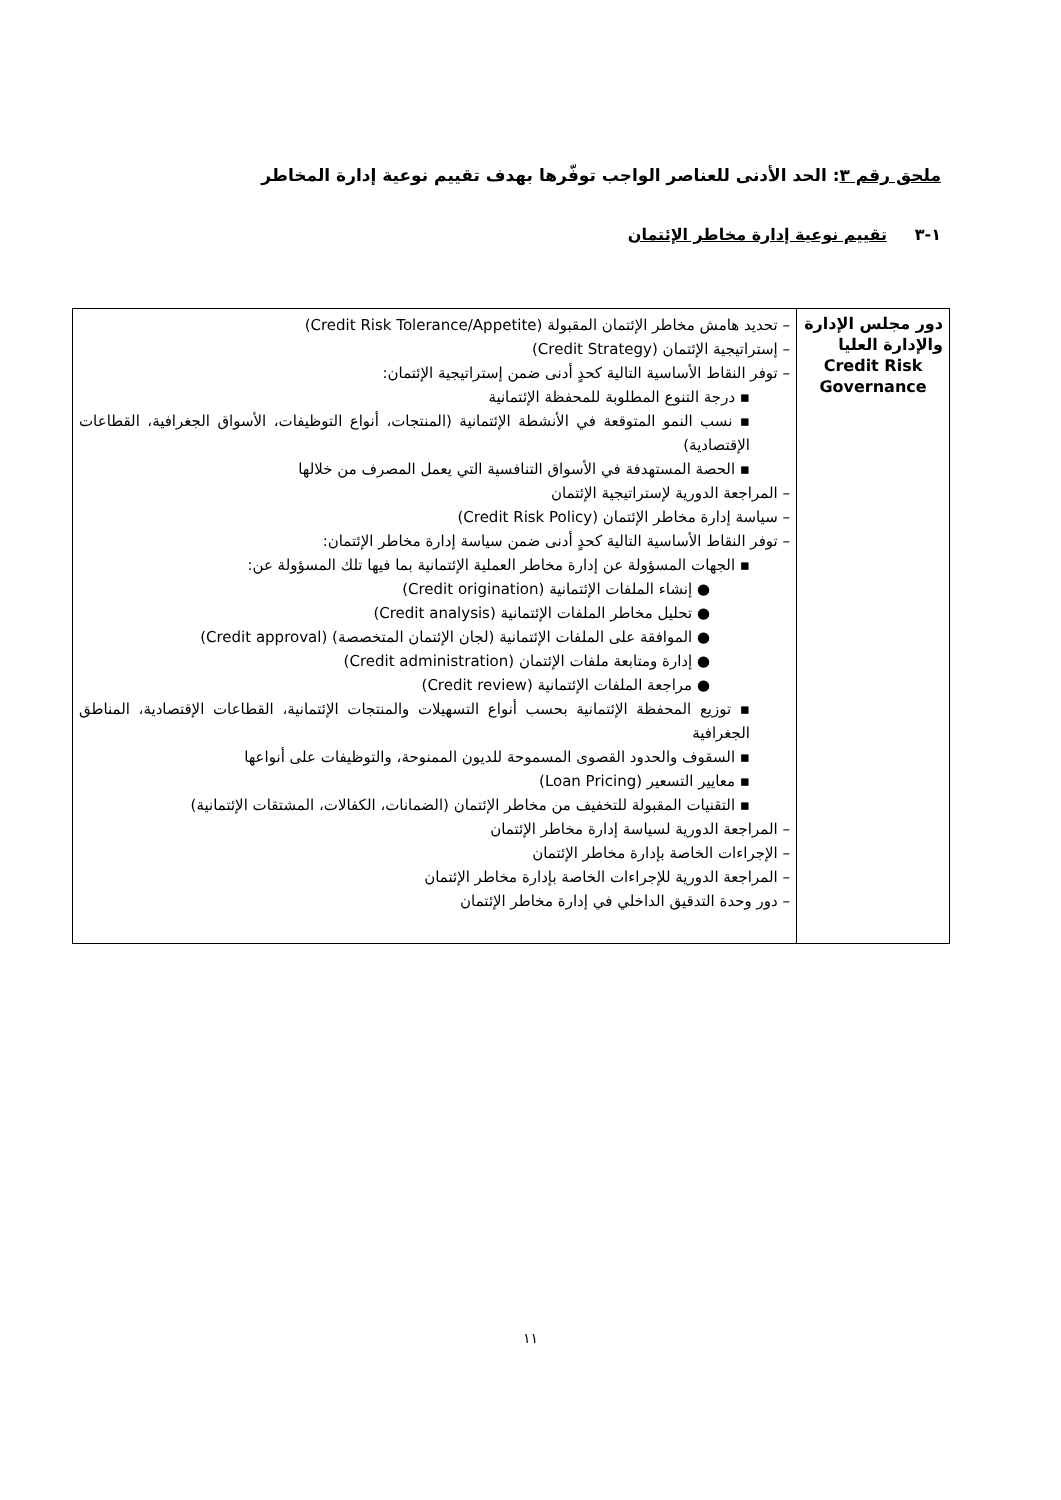ملحق رقم ٣: الحد الأدنى للعناصر الواجب توفّرها بهدف تقييم نوعية إدارة المخاطر
١-٣ تقييم نوعية إدارة مخاطر الإئتمان
| دور مجلس الإدارة والإدارة العليا Credit Risk Governance | – تحديد هامش مخاطر الإئتمان المقبولة (Credit Risk Tolerance/Appetite) – إستراتيجية الإئتمان (Credit Strategy) – توفر النقاط الأساسية التالية كحدٍ أدنى ضمن إستراتيجية الإئتمان: ▪ درجة التنوع المطلوبة للمحفظة الإئتمانية ▪ نسب النمو المتوقعة في الأنشطة الإئتمانية (المنتجات، أنواع التوظيفات، الأسواق الجغرافية، القطاعات الإقتصادية) ▪ الحصة المستهدفة في الأسواق التنافسية التي يعمل المصرف من خلالها – المراجعة الدورية لإستراتيجية الإئتمان – سياسة إدارة مخاطر الإئتمان (Credit Risk Policy) – توفر النقاط الأساسية التالية كحدٍ أدنى ضمن سياسة إدارة مخاطر الإئتمان: ▪ الجهات المسؤولة عن إدارة مخاطر العملية الإئتمانية بما فيها تلك المسؤولة عن: ● إنشاء الملفات الإئتمانية (Credit origination) ● تحليل مخاطر الملفات الإئتمانية (Credit analysis) ● الموافقة على الملفات الإئتمانية (لجان الإئتمان المتخصصة) (Credit approval) ● إدارة ومتابعة ملفات الإئتمان (Credit administration) ● مراجعة الملفات الإئتمانية (Credit review) ▪ توزيع المحفظة الإئتمانية بحسب أنواع التسهيلات والمنتجات الإئتمانية، القطاعات الإقتصادية، المناطق الجغرافية ▪ السقوف والحدود القصوى المسموحة للديون الممنوحة، والتوظيفات على أنواعها ▪ معايير التسعير (Loan Pricing) ▪ التقنيات المقبولة للتخفيف من مخاطر الإئتمان (الضمانات، الكفالات، المشتقات الإئتمانية) – المراجعة الدورية لسياسة إدارة مخاطر الإئتمان – الإجراءات الخاصة بإدارة مخاطر الإئتمان – المراجعة الدورية للإجراءات الخاصة بإدارة مخاطر الإئتمان – دور وحدة التدقيق الداخلي في إدارة مخاطر الإئتمان |
١١